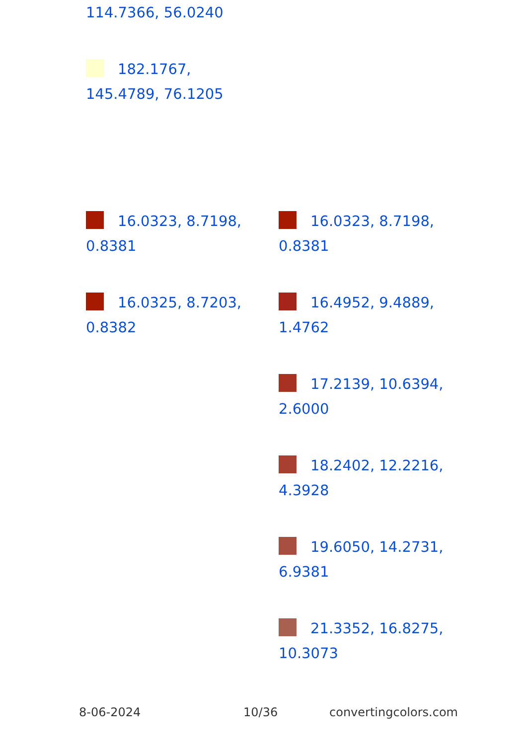114.7366, 56.0240
182.1767,
145.4789, 76.1205
16.0323, 8.7198,
0.8381
16.0323, 8.7198,
0.8381
16.0325, 8.7203,
0.8382
16.4952, 9.4889,
1.4762
17.2139, 10.6394,
2.6000
18.2402, 12.2216,
4.3928
19.6050, 14.2731,
6.9381
21.3352, 16.8275,
10.3073
8-06-2024 10/36 convertingcolors.com